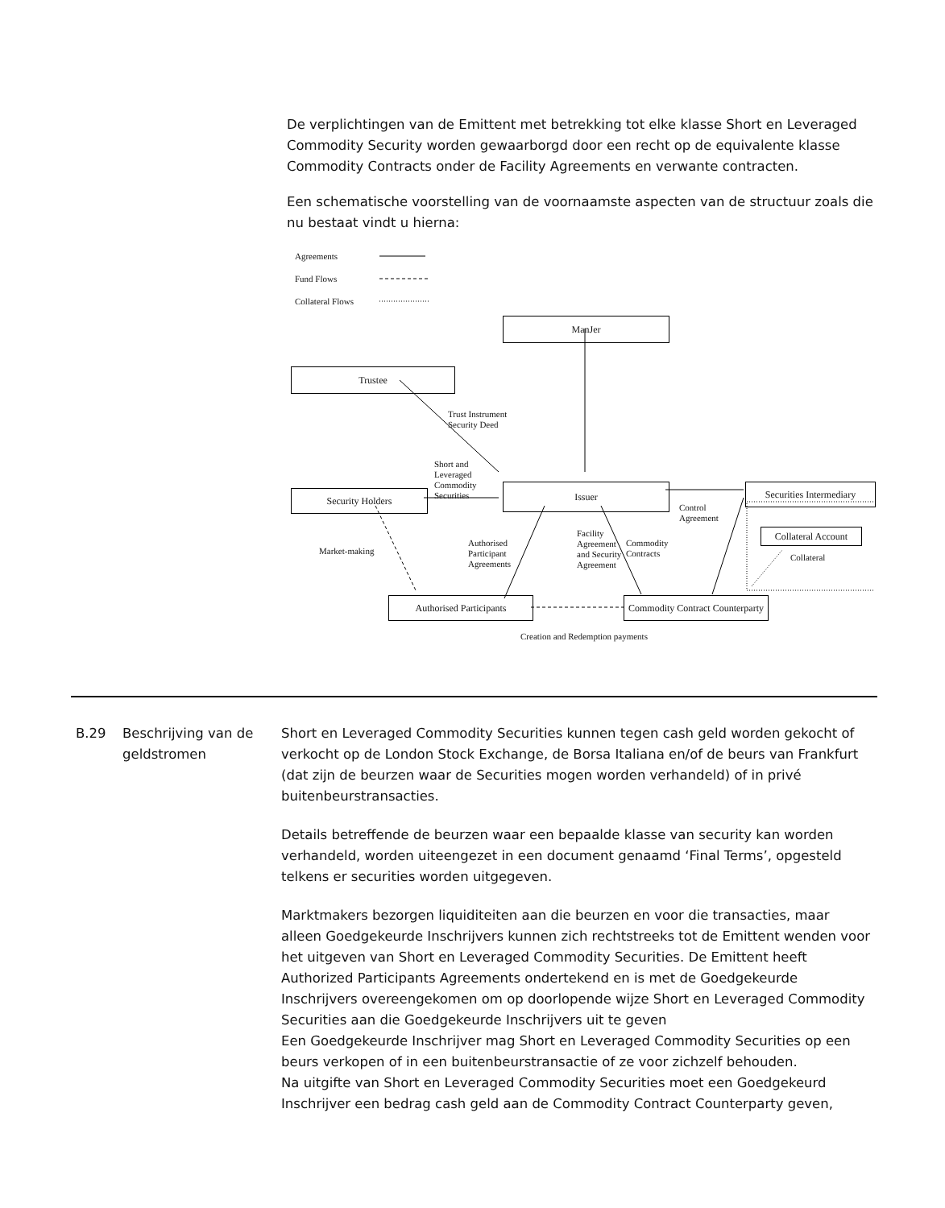De verplichtingen van de Emittent met betrekking tot elke klasse Short en Leveraged Commodity Security worden gewaarborgd door een recht op de equivalente klasse Commodity Contracts onder de Facility Agreements en verwante contracten.
Een schematische voorstelling van de voornaamste aspecten van de structuur zoals die nu bestaat vindt u hierna:
Agreements
Fund Flows
Collateral Flows
ManJer
Trustee
Trust Instrument
Security Deed
Short and
Leveraged
Commodity
Securities
Security Holders
Issuer Securities Intermediary
Control
Agreement
Collateral Account
Collateral
Market-making
Authorised
Participant
Agreements
Facility
Agreement
and Security
Agreement
Commodity
Contracts
Authorised Participants
Commodity Contract Counterparty
Creation and Redemption payments
B.29 Beschrijving van de geldstromen
Short en Leveraged Commodity Securities kunnen tegen cash geld worden gekocht of verkocht op de London Stock Exchange, de Borsa Italiana en/of de beurs van Frankfurt (dat zijn de beurzen waar de Securities mogen worden verhandeld) of in privé buitenbeurstransacties.
Details betreffende de beurzen waar een bepaalde klasse van security kan worden verhandeld, worden uiteengezet in een document genaamd ‘Final Terms’, opgesteld telkens er securities worden uitgegeven.
Marktmakers bezorgen liquiditeiten aan die beurzen en voor die transacties, maar alleen Goedgekeurde Inschrijvers kunnen zich rechtstreeks tot de Emittent wenden voor het uitgeven van Short en Leveraged Commodity Securities. De Emittent heeft Authorized Participants Agreements ondertekend en is met de Goedgekeurde Inschrijvers overeengekomen om op doorlopende wijze Short en Leveraged Commodity Securities aan die Goedgekeurde Inschrijvers uit te geven
Een Goedgekeurde Inschrijver mag Short en Leveraged Commodity Securities op een beurs verkopen of in een buitenbeurstransactie of ze voor zichzelf behouden.
Na uitgifte van Short en Leveraged Commodity Securities moet een Goedgekeurd Inschrijver een bedrag cash geld aan de Commodity Contract Counterparty geven,